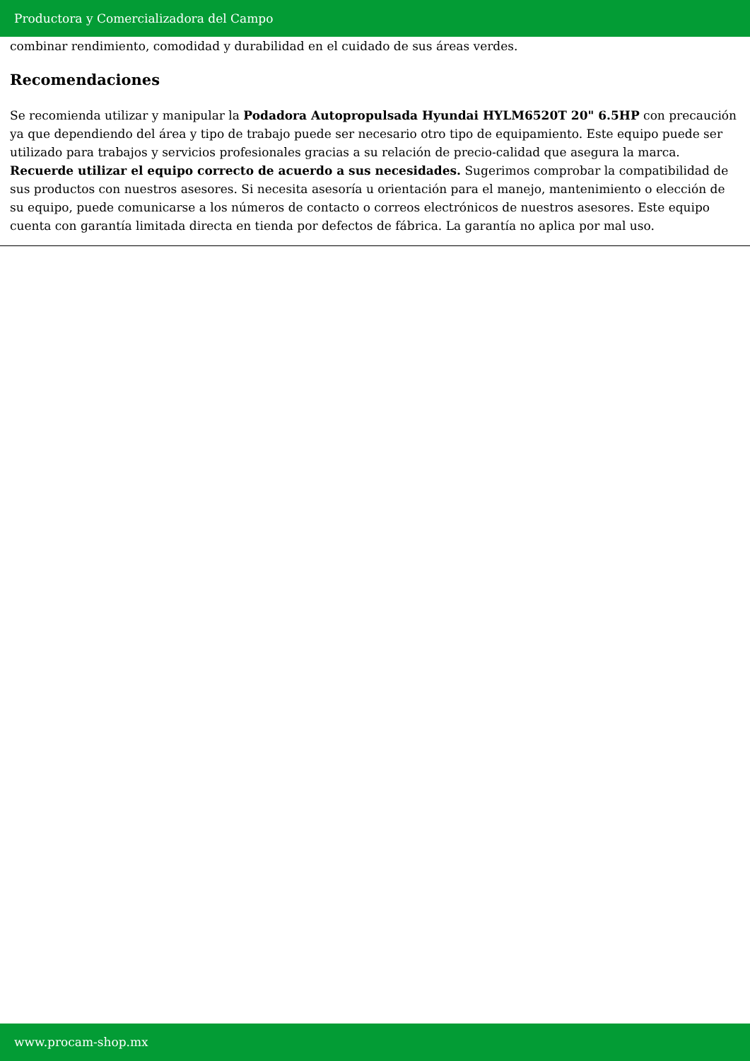Productora y Comercializadora del Campo
combinar rendimiento, comodidad y durabilidad en el cuidado de sus áreas verdes.
Recomendaciones
Se recomienda utilizar y manipular la Podadora Autopropulsada Hyundai HYLM6520T 20" 6.5HP con precaución ya que dependiendo del área y tipo de trabajo puede ser necesario otro tipo de equipamiento. Este equipo puede ser utilizado para trabajos y servicios profesionales gracias a su relación de precio-calidad que asegura la marca. Recuerde utilizar el equipo correcto de acuerdo a sus necesidades. Sugerimos comprobar la compatibilidad de sus productos con nuestros asesores. Si necesita asesoría u orientación para el manejo, mantenimiento o elección de su equipo, puede comunicarse a los números de contacto o correos electrónicos de nuestros asesores. Este equipo cuenta con garantía limitada directa en tienda por defectos de fábrica. La garantía no aplica por mal uso.
www.procam-shop.mx